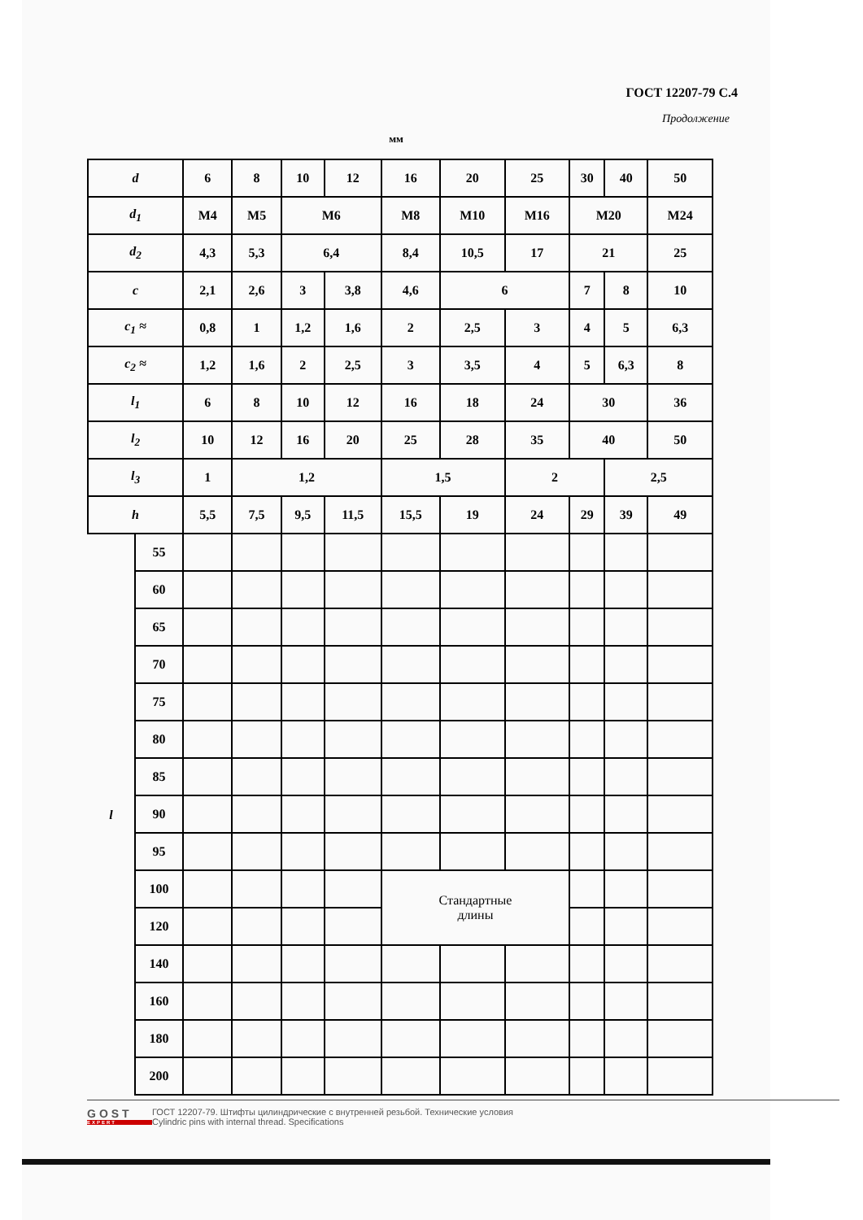ГОСТ 12207-79 С.4
Продолжение
мм
| d | | 6 | 8 | 10 | 12 | 16 | 20 | 25 | 30 | 40 | 50 |
| d<sub>1</sub> | | M4 | M5 | M6 | | M8 | M10 | M16 | M20 | | M24 |
| d<sub>2</sub> | | 4,3 | 5,3 | 6,4 | | 8,4 | 10,5 | 17 | 21 | | 25 |
| c | | 2,1 | 2,6 | 3 | 3,8 | 4,6 | 6 | | 7 | 8 | 10 |
| c<sub>1</sub> ≈ | | 0,8 | 1 | 1,2 | 1,6 | 2 | 2,5 | 3 | 4 | 5 | 6,3 |
| c<sub>2</sub> ≈ | | 1,2 | 1,6 | 2 | 2,5 | 3 | 3,5 | 4 | 5 | 6,3 | 8 |
| l<sub>1</sub> | | 6 | 8 | 10 | 12 | 16 | 18 | 24 | 30 | | 36 |
| l<sub>2</sub> | | 10 | 12 | 16 | 20 | 25 | 28 | 35 | 40 | | 50 |
| l<sub>3</sub> | | 1 | 1,2 | | | 1,5 | | 2 | | 2,5 | |
| h | | 5,5 | 7,5 | 9,5 | 11,5 | 15,5 | 19 | 24 | 29 | 39 | 49 |
| l | 55 | | | | | | | | | | |
| | 60 | | | | | | | | | | |
| | 65 | | | | | | | | | | |
| | 70 | | | | | | | | | | |
| | 75 | | | | | | | | | | |
| | 80 | | | | | | | | | | |
| | 85 | | | | | | | | | | |
| | 90 | | | | | | | | | | |
| | 95 | | | | | | | | | | |
| | 100 | | | | | Стандартные длины | | | | | |
| | 120 | | | | | | | | | | |
| | 140 | | | | | | | | | | |
| | 160 | | | | | | | | | | |
| | 180 | | | | | | | | | | |
| | 200 | | | | | | | | | | |
GOST EXPERT
ГОСТ 12207-79. Штифты цилиндрические с внутренней резьбой. Технические условия
Cylindric pins with internal thread. Specifications